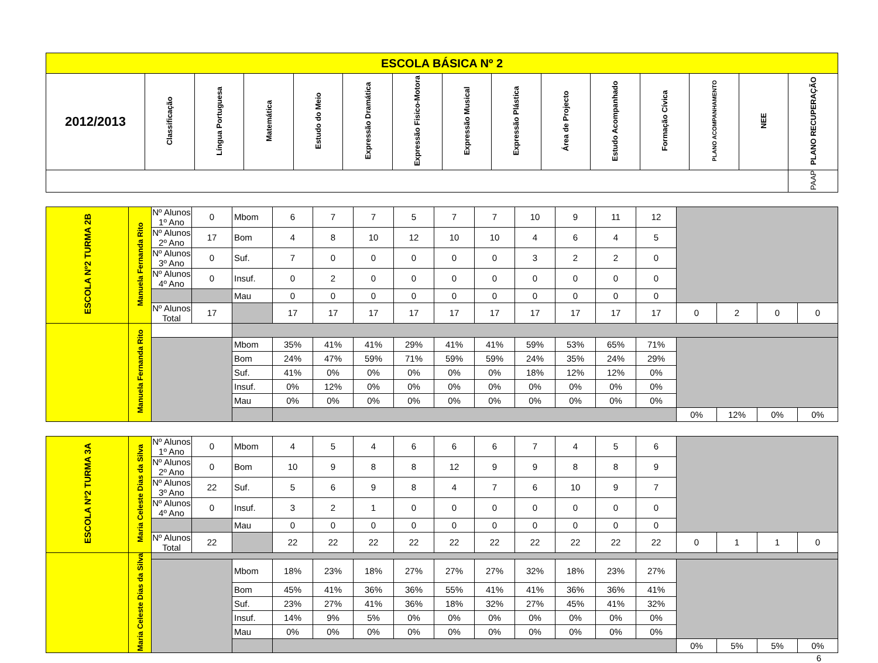| ESCOLA BÁSICA Nº 2 | | | | | | | | | | | | | | |
| --- | --- | --- | --- | --- | --- | --- | --- | --- | --- | --- | --- | --- | --- | --- |
| 2012/2013 | Classificação | Língua Portuguesa | Matemática | Estudo do Meio | Expressão Dramática | Expressão Fisico-Motora | Expressão Musical | Expressão Plástica | Área de Projecto | Estudo Acompanhado | Formação Cívica | PLANO ACOMPANHAMENTO | NEE | PLANO RECUPERAÇÃO |
| | | | | | | | | | | | | | | PAAP |
| ESCOLA Nº2 TURMA 2B | Manuela Fernanda Rito | Nº Alunos 1º Ano | 0 | Mbom | 6 | 7 | 7 | 5 | 7 | 7 | 10 | 9 | 11 | 12 | | | | |
| | | Nº Alunos 2º Ano | 17 | Bom | 4 | 8 | 10 | 12 | 10 | 10 | 4 | 6 | 4 | 5 | | | | |
| | | Nº Alunos 3º Ano | 0 | Suf. | 7 | 0 | 0 | 0 | 0 | 0 | 3 | 2 | 2 | 0 | | | | |
| | | Nº Alunos 4º Ano | 0 | Insuf. | 0 | 2 | 0 | 0 | 0 | 0 | 0 | 0 | 0 | 0 | | | | |
| | | | | Mau | 0 | 0 | 0 | 0 | 0 | 0 | 0 | 0 | 0 | 0 | | | | |
| | | Nº Alunos Total | 17 | | 17 | 17 | 17 | 17 | 17 | 17 | 17 | 17 | 17 | 17 | 0 | 2 | 0 | 0 |
| | Manuela Fernanda Rito | | | | | | | | | | | | | | | | | |
| | | | | Mbom | 35% | 41% | 41% | 29% | 41% | 41% | 59% | 53% | 65% | 71% | | | | |
| | | | | Bom | 24% | 47% | 59% | 71% | 59% | 59% | 24% | 35% | 24% | 29% | | | | |
| | | | | Suf. | 41% | 0% | 0% | 0% | 0% | 0% | 18% | 12% | 12% | 0% | | | | |
| | | | | Insuf. | 0% | 12% | 0% | 0% | 0% | 0% | 0% | 0% | 0% | 0% | | | | |
| | | | | Mau | 0% | 0% | 0% | 0% | 0% | 0% | 0% | 0% | 0% | 0% | | | | |
| | | | | | | | | | | | | | | | 0% | 12% | 0% | 0% |
| ESCOLA Nº2 TURMA 3A | Maria Celeste Dias da Silva | Nº Alunos 1º Ano | 0 | Mbom | 4 | 5 | 4 | 6 | 6 | 6 | 7 | 4 | 5 | 6 | | | | |
| | | Nº Alunos 2º Ano | 0 | Bom | 10 | 9 | 8 | 8 | 12 | 9 | 9 | 8 | 8 | 9 | | | | |
| | | Nº Alunos 3º Ano | 22 | Suf. | 5 | 6 | 9 | 8 | 4 | 7 | 6 | 10 | 9 | 7 | | | | |
| | | Nº Alunos 4º Ano | 0 | Insuf. | 3 | 2 | 1 | 0 | 0 | 0 | 0 | 0 | 0 | 0 | | | | |
| | | | | Mau | 0 | 0 | 0 | 0 | 0 | 0 | 0 | 0 | 0 | 0 | | | | |
| | | Nº Alunos Total | 22 | | 22 | 22 | 22 | 22 | 22 | 22 | 22 | 22 | 22 | 22 | 0 | 1 | 1 | 0 |
| | Maria Celeste Dias da Silva | | | | | | | | | | | | | | | | | |
| | | | | Mbom | 18% | 23% | 18% | 27% | 27% | 27% | 32% | 18% | 23% | 27% | | | | |
| | | | | Bom | 45% | 41% | 36% | 36% | 55% | 41% | 41% | 36% | 36% | 41% | | | | |
| | | | | Suf. | 23% | 27% | 41% | 36% | 18% | 32% | 27% | 45% | 41% | 32% | | | | |
| | | | | Insuf. | 14% | 9% | 5% | 0% | 0% | 0% | 0% | 0% | 0% | 0% | | | | |
| | | | | Mau | 0% | 0% | 0% | 0% | 0% | 0% | 0% | 0% | 0% | 0% | | | | |
| | | | | | | | | | | | | | | | 0% | 5% | 5% | 0% |
6